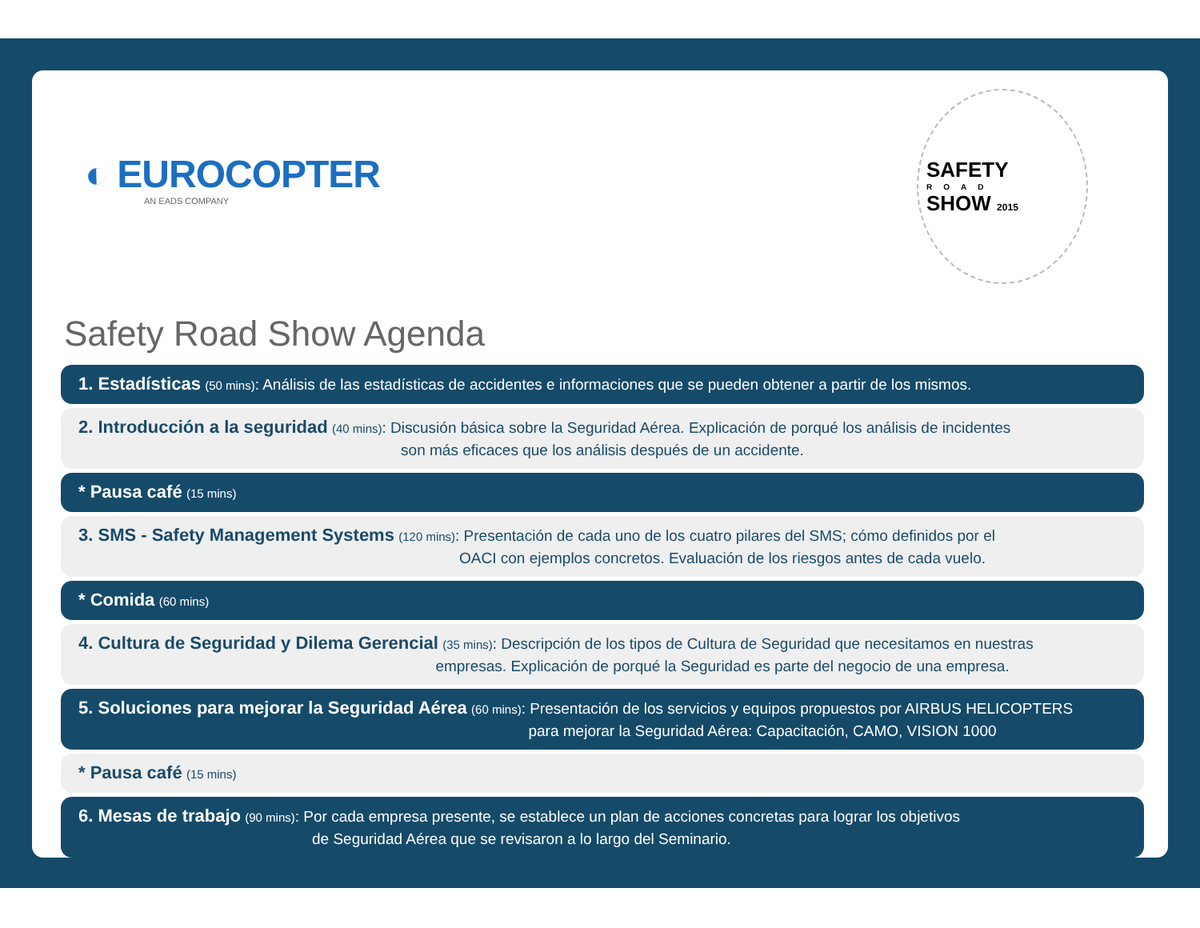◐ EUROCOPTER
AN EADS COMPANY
SAFETY
ROAD
SHOW 2015
Safety Road Show Agenda
1. Estadísticas (50 mins): Análisis de las estadísticas de accidentes e informaciones que se pueden obtener a partir de los mismos.
2. Introducción a la seguridad (40 mins): Discusión básica sobre la Seguridad Aérea. Explicación de porqué los análisis de incidentes
son más eficaces que los análisis después de un accidente.
* Pausa café (15 mins)
3. SMS - Safety Management Systems (120 mins): Presentación de cada uno de los cuatro pilares del SMS; cómo definidos por el
OACI con ejemplos concretos. Evaluación de los riesgos antes de cada vuelo.
* Comida (60 mins)
4. Cultura de Seguridad y Dilema Gerencial (35 mins): Descripción de los tipos de Cultura de Seguridad que necesitamos en nuestras
empresas. Explicación de porqué la Seguridad es parte del negocio de una empresa.
5. Soluciones para mejorar la Seguridad Aérea (60 mins): Presentación de los servicios y equipos propuestos por AIRBUS HELICOPTERS
para mejorar la Seguridad Aérea: Capacitación, CAMO, VISION 1000
* Pausa café (15 mins)
6. Mesas de trabajo (90 mins): Por cada empresa presente, se establece un plan de acciones concretas para lograr los objetivos
de Seguridad Aérea que se revisaron a lo largo del Seminario.